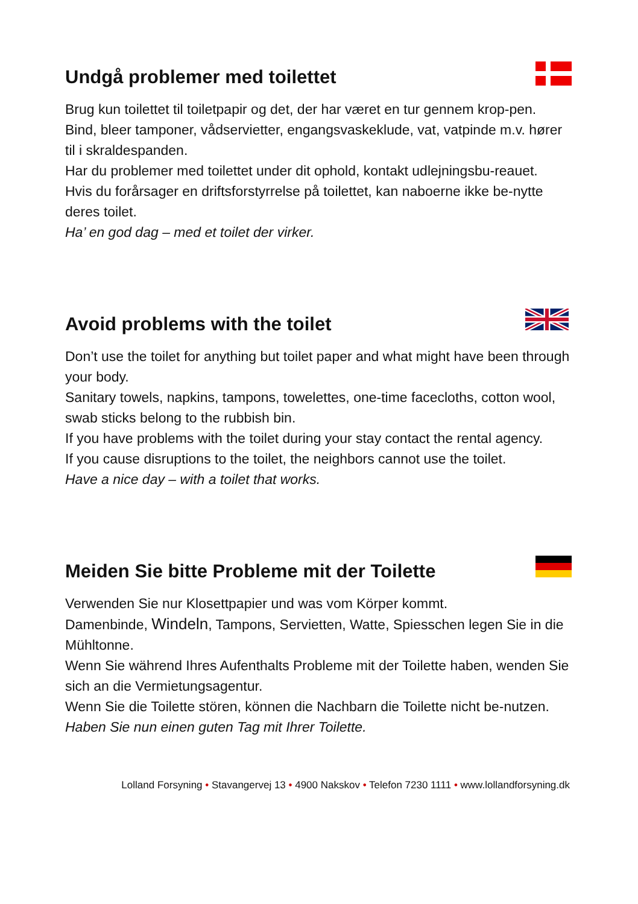Undgå problemer med toilettet
Brug kun toilettet til toiletpapir og det, der har været en tur gennem krop-pen.
Bind, bleer tamponer, vådservietter, engangsvaskeklude, vat, vatpinde m.v. hører til i skraldespanden.
Har du problemer med toilettet under dit ophold, kontakt udlejningsbu-reauet.
Hvis du forårsager en driftsforstyrrelse på toilettet, kan naboerne ikke be-nytte deres toilet.
Ha’ en god dag – med et toilet der virker.
Avoid problems with the toilet
Don’t use the toilet for anything but toilet paper and what might have been through your body.
Sanitary towels, napkins, tampons, towelettes, one-time facecloths, cotton wool, swab sticks belong to the rubbish bin.
If you have problems with the toilet during your stay contact the rental agency.
If you cause disruptions to the toilet, the neighbors cannot use the toilet.
Have a nice day – with a toilet that works.
Meiden Sie bitte Probleme mit der Toilette
Verwenden Sie nur Klosettpapier und was vom Körper kommt.
Damenbinde, Windeln, Tampons, Servietten, Watte, Spiesschen legen Sie in die Mühltonne.
Wenn Sie während Ihres Aufenthalts Probleme mit der Toilette haben, wenden Sie sich an die Vermietungsagentur.
Wenn Sie die Toilette stören, können die Nachbarn die Toilette nicht be-nutzen.
Haben Sie nun einen guten Tag mit Ihrer Toilette.
Lolland Forsyning • Stavangervej 13 • 4900 Nakskov • Telefon 7230 1111 • www.lollandforsyning.dk